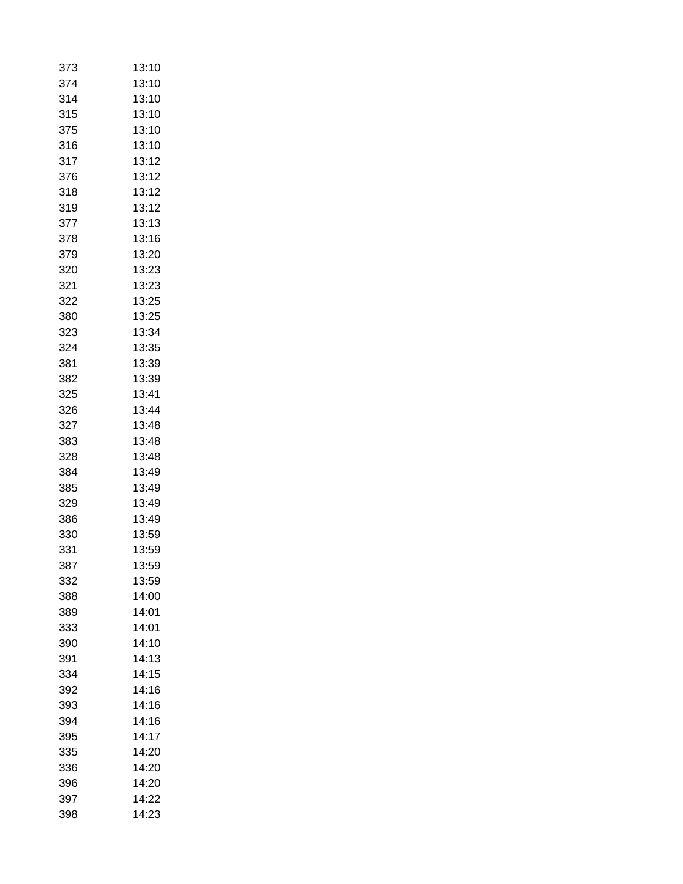| 373 | 13:10 |
| 374 | 13:10 |
| 314 | 13:10 |
| 315 | 13:10 |
| 375 | 13:10 |
| 316 | 13:10 |
| 317 | 13:12 |
| 376 | 13:12 |
| 318 | 13:12 |
| 319 | 13:12 |
| 377 | 13:13 |
| 378 | 13:16 |
| 379 | 13:20 |
| 320 | 13:23 |
| 321 | 13:23 |
| 322 | 13:25 |
| 380 | 13:25 |
| 323 | 13:34 |
| 324 | 13:35 |
| 381 | 13:39 |
| 382 | 13:39 |
| 325 | 13:41 |
| 326 | 13:44 |
| 327 | 13:48 |
| 383 | 13:48 |
| 328 | 13:48 |
| 384 | 13:49 |
| 385 | 13:49 |
| 329 | 13:49 |
| 386 | 13:49 |
| 330 | 13:59 |
| 331 | 13:59 |
| 387 | 13:59 |
| 332 | 13:59 |
| 388 | 14:00 |
| 389 | 14:01 |
| 333 | 14:01 |
| 390 | 14:10 |
| 391 | 14:13 |
| 334 | 14:15 |
| 392 | 14:16 |
| 393 | 14:16 |
| 394 | 14:16 |
| 395 | 14:17 |
| 335 | 14:20 |
| 336 | 14:20 |
| 396 | 14:20 |
| 397 | 14:22 |
| 398 | 14:23 |